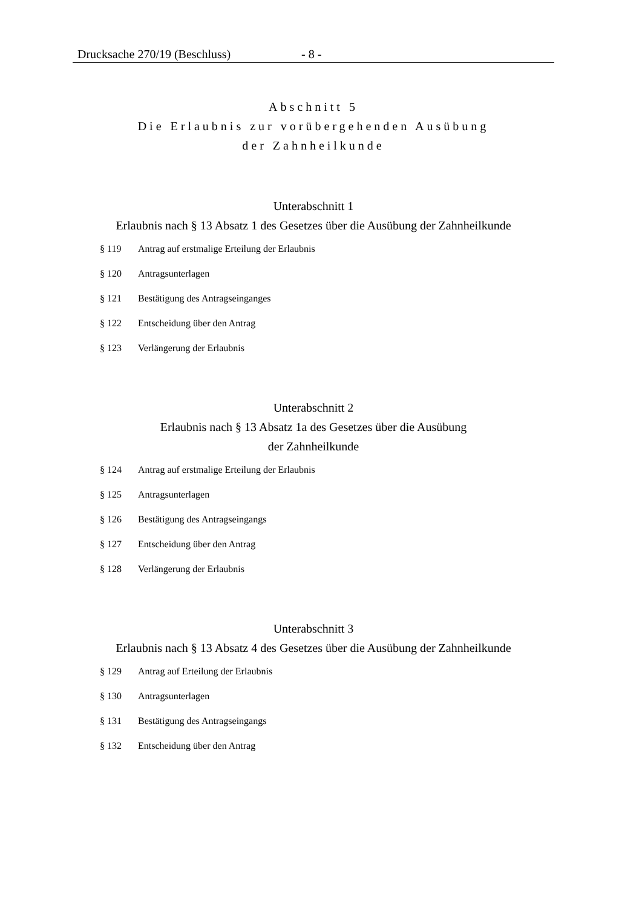Drucksache 270/19 (Beschluss) - 8 -
Abschnitt 5
Die Erlaubnis zur vorübergehenden Ausübung
der Zahnheilkunde
Unterabschnitt 1
Erlaubnis nach § 13 Absatz 1 des Gesetzes über die Ausübung der Zahnheilkunde
§ 119 Antrag auf erstmalige Erteilung der Erlaubnis
§ 120 Antragsunterlagen
§ 121 Bestätigung des Antragseinganges
§ 122 Entscheidung über den Antrag
§ 123 Verlängerung der Erlaubnis
Unterabschnitt 2
Erlaubnis nach § 13 Absatz 1a des Gesetzes über die Ausübung
der Zahnheilkunde
§ 124 Antrag auf erstmalige Erteilung der Erlaubnis
§ 125 Antragsunterlagen
§ 126 Bestätigung des Antragseingangs
§ 127 Entscheidung über den Antrag
§ 128 Verlängerung der Erlaubnis
Unterabschnitt 3
Erlaubnis nach § 13 Absatz 4 des Gesetzes über die Ausübung der Zahnheilkunde
§ 129 Antrag auf Erteilung der Erlaubnis
§ 130 Antragsunterlagen
§ 131 Bestätigung des Antragseingangs
§ 132 Entscheidung über den Antrag